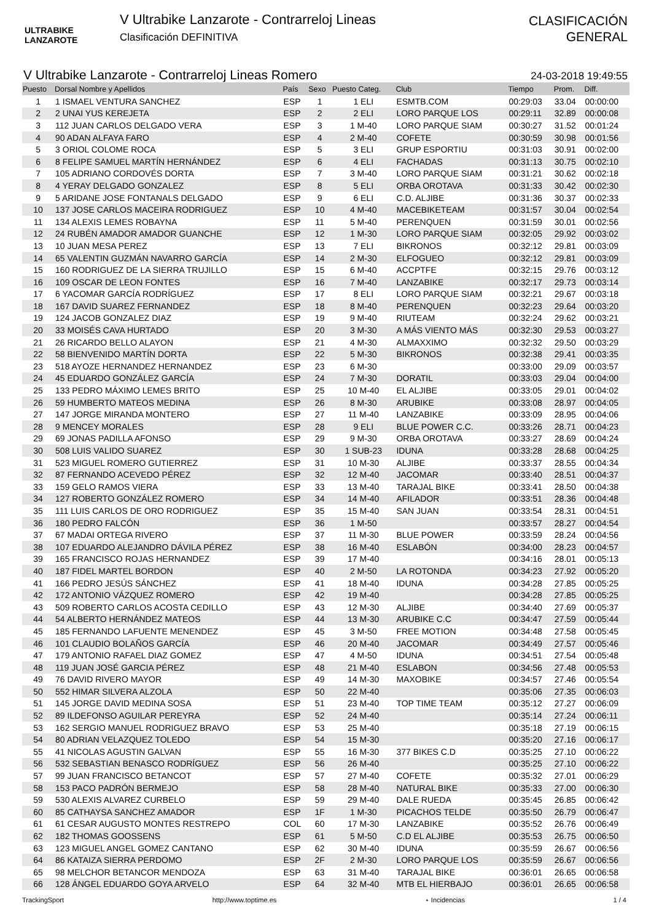ULTRABIKE
LANZAROTE
V Ultrabike Lanzarote - Contrarreloj Lineas
Clasificación DEFINITIVA
CLASIFICACIÓN
GENERAL
V Ultrabike Lanzarote - Contrarreloj Lineas Romero 24-03-2018 19:49:55
| Puesto | Dorsal Nombre y Apellidos | País | Sexo | Puesto Categ. | Club | Tiempo | Prom. | Diff. |
| --- | --- | --- | --- | --- | --- | --- | --- | --- |
| 1 | 1 ISMAEL VENTURA SANCHEZ | ESP | 1 | 1 ELI | ESMTB.COM | 00:29:03 | 33.04 | 00:00:00 |
| 2 | 2 UNAI YUS KEREJETA | ESP | 2 | 2 ELI | LORO PARQUE LOS | 00:29:11 | 32.89 | 00:00:08 |
| 3 | 112 JUAN CARLOS DELGADO VERA | ESP | 3 | 1 M-40 | LORO PARQUE SIAM | 00:30:27 | 31.52 | 00:01:24 |
| 4 | 90 ADAN ALFAYA FARO | ESP | 4 | 2 M-40 | COFETE | 00:30:59 | 30.98 | 00:01:56 |
| 5 | 3 ORIOL COLOME ROCA | ESP | 5 | 3 ELI | GRUP ESPORTIU | 00:31:03 | 30.91 | 00:02:00 |
| 6 | 8 FELIPE SAMUEL MARTÍN HERNÁNDEZ | ESP | 6 | 4 ELI | FACHADAS | 00:31:13 | 30.75 | 00:02:10 |
| 7 | 105 ADRIANO CORDOVÉS DORTA | ESP | 7 | 3 M-40 | LORO PARQUE SIAM | 00:31:21 | 30.62 | 00:02:18 |
| 8 | 4 YERAY DELGADO GONZALEZ | ESP | 8 | 5 ELI | ORBA OROTAVA | 00:31:33 | 30.42 | 00:02:30 |
| 9 | 5 ARIDANE JOSE FONTANALS DELGADO | ESP | 9 | 6 ELI | C.D. ALJIBE | 00:31:36 | 30.37 | 00:02:33 |
| 10 | 137 JOSE CARLOS MACEIRA RODRIGUEZ | ESP | 10 | 4 M-40 | MACEBIKETEAM | 00:31:57 | 30.04 | 00:02:54 |
| 11 | 134 ALEXIS LEMES ROBAYNA | ESP | 11 | 5 M-40 | PERENQUEN | 00:31:59 | 30.01 | 00:02:56 |
| 12 | 24 RUBÉN AMADOR AMADOR GUANCHE | ESP | 12 | 1 M-30 | LORO PARQUE SIAM | 00:32:05 | 29.92 | 00:03:02 |
| 13 | 10 JUAN MESA PEREZ | ESP | 13 | 7 ELI | BIKRONOS | 00:32:12 | 29.81 | 00:03:09 |
| 14 | 65 VALENTIN GUZMÁN NAVARRO GARCÍA | ESP | 14 | 2 M-30 | ELFOGUEO | 00:32:12 | 29.81 | 00:03:09 |
| 15 | 160 RODRIGUEZ DE LA SIERRA TRUJILLO | ESP | 15 | 6 M-40 | ACCPTFE | 00:32:15 | 29.76 | 00:03:12 |
| 16 | 109 OSCAR DE LEON FONTES | ESP | 16 | 7 M-40 | LANZABIKE | 00:32:17 | 29.73 | 00:03:14 |
| 17 | 6 YACOMAR GARCÍA RODRÍGUEZ | ESP | 17 | 8 ELI | LORO PARQUE SIAM | 00:32:21 | 29.67 | 00:03:18 |
| 18 | 167 DAVID SUAREZ FERNANDEZ | ESP | 18 | 8 M-40 | PERENQUEN | 00:32:23 | 29.64 | 00:03:20 |
| 19 | 124 JACOB GONZALEZ DIAZ | ESP | 19 | 9 M-40 | RIUTEAM | 00:32:24 | 29.62 | 00:03:21 |
| 20 | 33 MOISÉS CAVA HURTADO | ESP | 20 | 3 M-30 | A MÁS VIENTO MÁS | 00:32:30 | 29.53 | 00:03:27 |
| 21 | 26 RICARDO BELLO ALAYON | ESP | 21 | 4 M-30 | ALMAXXIMO | 00:32:32 | 29.50 | 00:03:29 |
| 22 | 58 BIENVENIDO MARTÍN DORTA | ESP | 22 | 5 M-30 | BIKRONOS | 00:32:38 | 29.41 | 00:03:35 |
| 23 | 518 AYOZE HERNANDEZ HERNANDEZ | ESP | 23 | 6 M-30 | | 00:33:00 | 29.09 | 00:03:57 |
| 24 | 45 EDUARDO GONZÁLEZ GARCÍA | ESP | 24 | 7 M-30 | DORATIL | 00:33:03 | 29.04 | 00:04:00 |
| 25 | 133 PEDRO MÁXIMO LEMES BRITO | ESP | 25 | 10 M-40 | EL ALJIBE | 00:33:05 | 29.01 | 00:04:02 |
| 26 | 59 HUMBERTO MATEOS MEDINA | ESP | 26 | 8 M-30 | ARUBIKE | 00:33:08 | 28.97 | 00:04:05 |
| 27 | 147 JORGE MIRANDA MONTERO | ESP | 27 | 11 M-40 | LANZABIKE | 00:33:09 | 28.95 | 00:04:06 |
| 28 | 9 MENCEY MORALES | ESP | 28 | 9 ELI | BLUE POWER C.C. | 00:33:26 | 28.71 | 00:04:23 |
| 29 | 69 JONAS PADILLA AFONSO | ESP | 29 | 9 M-30 | ORBA OROTAVA | 00:33:27 | 28.69 | 00:04:24 |
| 30 | 508 LUIS VALIDO SUAREZ | ESP | 30 | 1 SUB-23 | IDUNA | 00:33:28 | 28.68 | 00:04:25 |
| 31 | 523 MIGUEL ROMERO GUTIERREZ | ESP | 31 | 10 M-30 | ALJIBE | 00:33:37 | 28.55 | 00:04:34 |
| 32 | 87 FERNANDO ACEVEDO PÉREZ | ESP | 32 | 12 M-40 | JACOMAR | 00:33:40 | 28.51 | 00:04:37 |
| 33 | 159 GELO RAMOS VIERA | ESP | 33 | 13 M-40 | TARAJAL BIKE | 00:33:41 | 28.50 | 00:04:38 |
| 34 | 127 ROBERTO GONZÁLEZ ROMERO | ESP | 34 | 14 M-40 | AFILADOR | 00:33:51 | 28.36 | 00:04:48 |
| 35 | 111 LUIS CARLOS DE ORO RODRIGUEZ | ESP | 35 | 15 M-40 | SAN JUAN | 00:33:54 | 28.31 | 00:04:51 |
| 36 | 180 PEDRO FALCÓN | ESP | 36 | 1 M-50 | | 00:33:57 | 28.27 | 00:04:54 |
| 37 | 67 MADAI ORTEGA RIVERO | ESP | 37 | 11 M-30 | BLUE POWER | 00:33:59 | 28.24 | 00:04:56 |
| 38 | 107 EDUARDO ALEJANDRO DÁVILA PÉREZ | ESP | 38 | 16 M-40 | ESLABÓN | 00:34:00 | 28.23 | 00:04:57 |
| 39 | 165 FRANCISCO ROJAS HERNANDEZ | ESP | 39 | 17 M-40 | | 00:34:16 | 28.01 | 00:05:13 |
| 40 | 187 FIDEL MARTEL BORDON | ESP | 40 | 2 M-50 | LA ROTONDA | 00:34:23 | 27.92 | 00:05:20 |
| 41 | 166 PEDRO JESÚS SÁNCHEZ | ESP | 41 | 18 M-40 | IDUNA | 00:34:28 | 27.85 | 00:05:25 |
| 42 | 172 ANTONIO VÁZQUEZ ROMERO | ESP | 42 | 19 M-40 | | 00:34:28 | 27.85 | 00:05:25 |
| 43 | 509 ROBERTO CARLOS ACOSTA CEDILLO | ESP | 43 | 12 M-30 | ALJIBE | 00:34:40 | 27.69 | 00:05:37 |
| 44 | 54 ALBERTO HERNÁNDEZ MATEOS | ESP | 44 | 13 M-30 | ARUBIKE C.C | 00:34:47 | 27.59 | 00:05:44 |
| 45 | 185 FERNANDO LAFUENTE MENENDEZ | ESP | 45 | 3 M-50 | FREE MOTION | 00:34:48 | 27.58 | 00:05:45 |
| 46 | 101 CLAUDIO BOLAÑOS GARCÍA | ESP | 46 | 20 M-40 | JACOMAR | 00:34:49 | 27.57 | 00:05:46 |
| 47 | 179 ANTONIO RAFAEL DIAZ GOMEZ | ESP | 47 | 4 M-50 | IDUNA | 00:34:51 | 27.54 | 00:05:48 |
| 48 | 119 JUAN JOSÉ GARCIA PÉREZ | ESP | 48 | 21 M-40 | ESLABON | 00:34:56 | 27.48 | 00:05:53 |
| 49 | 76 DAVID RIVERO MAYOR | ESP | 49 | 14 M-30 | MAXOBIKE | 00:34:57 | 27.46 | 00:05:54 |
| 50 | 552 HIMAR SILVERA ALZOLA | ESP | 50 | 22 M-40 | | 00:35:06 | 27.35 | 00:06:03 |
| 51 | 145 JORGE DAVID MEDINA SOSA | ESP | 51 | 23 M-40 | TOP TIME TEAM | 00:35:12 | 27.27 | 00:06:09 |
| 52 | 89 ILDEFONSO AGUILAR PEREYRA | ESP | 52 | 24 M-40 | | 00:35:14 | 27.24 | 00:06:11 |
| 53 | 162 SERGIO MANUEL RODRIGUEZ BRAVO | ESP | 53 | 25 M-40 | | 00:35:18 | 27.19 | 00:06:15 |
| 54 | 80 ADRIAN VELAZQUEZ TOLEDO | ESP | 54 | 15 M-30 | | 00:35:20 | 27.16 | 00:06:17 |
| 55 | 41 NICOLAS AGUSTIN GALVAN | ESP | 55 | 16 M-30 | 377 BIKES C.D | 00:35:25 | 27.10 | 00:06:22 |
| 56 | 532 SEBASTIAN BENASCO RODRÍGUEZ | ESP | 56 | 26 M-40 | | 00:35:25 | 27.10 | 00:06:22 |
| 57 | 99 JUAN FRANCISCO BETANCOT | ESP | 57 | 27 M-40 | COFETE | 00:35:32 | 27.01 | 00:06:29 |
| 58 | 153 PACO PADRÓN BERMEJO | ESP | 58 | 28 M-40 | NATURAL BIKE | 00:35:33 | 27.00 | 00:06:30 |
| 59 | 530 ALEXIS ALVAREZ CURBELO | ESP | 59 | 29 M-40 | DALE RUEDA | 00:35:45 | 26.85 | 00:06:42 |
| 60 | 85 CATHAYSA SANCHEZ AMADOR | ESP | 1F | 1 M-30 | PICACHOS TELDE | 00:35:50 | 26.79 | 00:06:47 |
| 61 | 61 CESAR AUGUSTO MONTES RESTREPO | COL | 60 | 17 M-30 | LANZABIKE | 00:35:52 | 26.76 | 00:06:49 |
| 62 | 182 THOMAS GOOSSENS | ESP | 61 | 5 M-50 | C.D EL ALJIBE | 00:35:53 | 26.75 | 00:06:50 |
| 63 | 123 MIGUEL ANGEL GOMEZ CANTANO | ESP | 62 | 30 M-40 | IDUNA | 00:35:59 | 26.67 | 00:06:56 |
| 64 | 86 KATAIZA SIERRA PERDOMO | ESP | 2F | 2 M-30 | LORO PARQUE LOS | 00:35:59 | 26.67 | 00:06:56 |
| 65 | 98 MELCHOR BETANCOR MENDOZA | ESP | 63 | 31 M-40 | TARAJAL BIKE | 00:36:01 | 26.65 | 00:06:58 |
| 66 | 128 ÁNGEL EDUARDO GOYA ARVELO | ESP | 64 | 32 M-40 | MTB EL HIERBAJO | 00:36:01 | 26.65 | 00:06:58 |
TrackingSport http://www.toptime.es ⋆ Incidencias 1 / 4